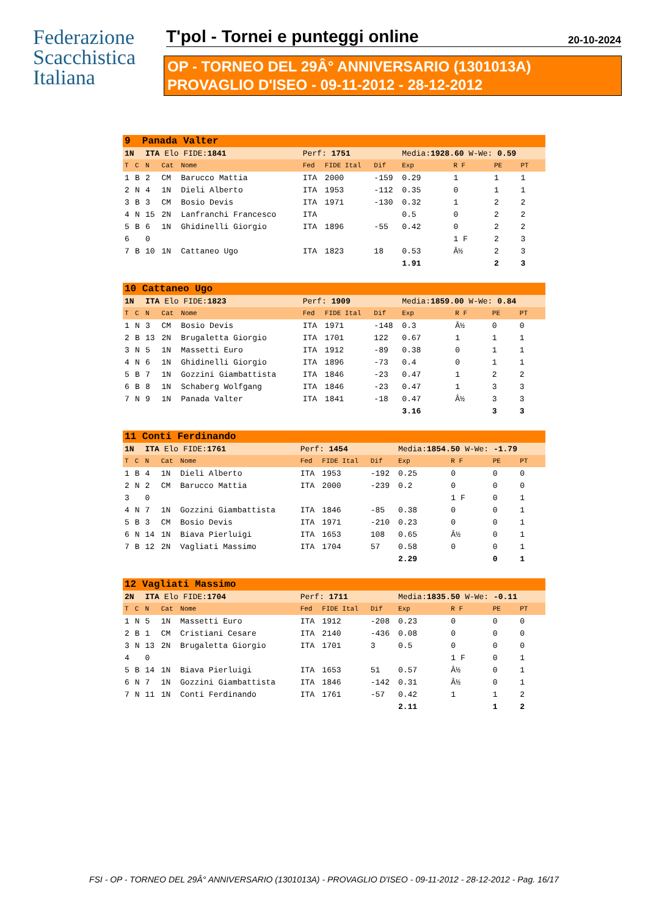Federazione
Scacchistica
Italiana
T'pol - Tornei e punteggi online
20-10-2024
OP - TORNEO DEL 29Â° ANNIVERSARIO (1301013A)
PROVAGLIO D'ISEO - 09-11-2012 - 28-12-2012
| 9 Panada Valter | | | | | | | | | | | |
| 1N | | ITA Elo FIDE: 1841 | | | Perf: 1751 | | | Media: 1928.60 W-We: 0.59 | | | |
| T | C | N | Cat | Nome | Fed | FIDE Ital | Dif | Exp | R F | PE | PT |
| 1 | B | 2 | CM | Barucco Mattia | ITA | 2000 | -159 | 0.29 | 1 | 1 | 1 |
| 2 | N | 4 | 1N | Dieli Alberto | ITA | 1953 | -112 | 0.35 | 0 | 1 | 1 |
| 3 | B | 3 | CM | Bosio Devis | ITA | 1971 | -130 | 0.32 | 1 | 2 | 2 |
| 4 | N | 15 | 2N | Lanfranchi Francesco | ITA | | | 0.5 | 0 | 2 | 2 |
| 5 | B | 6 | 1N | Ghidinelli Giorgio | ITA | 1896 | -55 | 0.42 | 0 | 2 | 2 |
| 6 | | 0 | | | | | | | 1 F | 2 | 3 |
| 7 | B | 10 | 1N | Cattaneo Ugo | ITA | 1823 | 18 | 0.53 | Â½ | 2 | 3 |
| | | | | | | | | 1.91 | | 2 | 3 |
| 10 Cattaneo Ugo | | | | | | | | | | | |
| 1N | | ITA Elo FIDE: 1823 | | | Perf: 1909 | | | Media: 1859.00 W-We: 0.84 | | | |
| T | C | N | Cat | Nome | Fed | FIDE Ital | Dif | Exp | R F | PE | PT |
| 1 | N | 3 | CM | Bosio Devis | ITA | 1971 | -148 | 0.3 | Â½ | 0 | 0 |
| 2 | B | 13 | 2N | Brugaletta Giorgio | ITA | 1701 | 122 | 0.67 | 1 | 1 | 1 |
| 3 | N | 5 | 1N | Massetti Euro | ITA | 1912 | -89 | 0.38 | 0 | 1 | 1 |
| 4 | N | 6 | 1N | Ghidinelli Giorgio | ITA | 1896 | -73 | 0.4 | 0 | 1 | 1 |
| 5 | B | 7 | 1N | Gozzini Giambattista | ITA | 1846 | -23 | 0.47 | 1 | 2 | 2 |
| 6 | B | 8 | 1N | Schaberg Wolfgang | ITA | 1846 | -23 | 0.47 | 1 | 3 | 3 |
| 7 | N | 9 | 1N | Panada Valter | ITA | 1841 | -18 | 0.47 | Â½ | 3 | 3 |
| | | | | | | | | 3.16 | | 3 | 3 |
| 11 Conti Ferdinando | | | | | | | | | | | |
| 1N | | ITA Elo FIDE: 1761 | | | Perf: 1454 | | | Media: 1854.50 W-We: -1.79 | | | |
| T | C | N | Cat | Nome | Fed | FIDE Ital | Dif | Exp | R F | PE | PT |
| 1 | B | 4 | 1N | Dieli Alberto | ITA | 1953 | -192 | 0.25 | 0 | 0 | 0 |
| 2 | N | 2 | CM | Barucco Mattia | ITA | 2000 | -239 | 0.2 | 0 | 0 | 0 |
| 3 | | 0 | | | | | | | 1 F | 0 | 1 |
| 4 | N | 7 | 1N | Gozzini Giambattista | ITA | 1846 | -85 | 0.38 | 0 | 0 | 1 |
| 5 | B | 3 | CM | Bosio Devis | ITA | 1971 | -210 | 0.23 | 0 | 0 | 1 |
| 6 | N | 14 | 1N | Biava Pierluigi | ITA | 1653 | 108 | 0.65 | Â½ | 0 | 1 |
| 7 | B | 12 | 2N | Vagliati Massimo | ITA | 1704 | 57 | 0.58 | 0 | 0 | 1 |
| | | | | | | | | 2.29 | | 0 | 1 |
| 12 Vagliati Massimo | | | | | | | | | | | |
| 2N | | ITA Elo FIDE: 1704 | | | Perf: 1711 | | | Media: 1835.50 W-We: -0.11 | | | |
| T | C | N | Cat | Nome | Fed | FIDE Ital | Dif | Exp | R F | PE | PT |
| 1 | N | 5 | 1N | Massetti Euro | ITA | 1912 | -208 | 0.23 | 0 | 0 | 0 |
| 2 | B | 1 | CM | Cristiani Cesare | ITA | 2140 | -436 | 0.08 | 0 | 0 | 0 |
| 3 | N | 13 | 2N | Brugaletta Giorgio | ITA | 1701 | 3 | 0.5 | 0 | 0 | 0 |
| 4 | | 0 | | | | | | | 1 F | 0 | 1 |
| 5 | B | 14 | 1N | Biava Pierluigi | ITA | 1653 | 51 | 0.57 | Â½ | 0 | 1 |
| 6 | N | 7 | 1N | Gozzini Giambattista | ITA | 1846 | -142 | 0.31 | Â½ | 0 | 1 |
| 7 | N | 11 | 1N | Conti Ferdinando | ITA | 1761 | -57 | 0.42 | 1 | 1 | 2 |
| | | | | | | | | 2.11 | | 1 | 2 |
FSI - OP - TORNEO DEL 29Â° ANNIVERSARIO (1301013A) - PROVAGLIO D'ISEO - 09-11-2012 - 28-12-2012 - Pag. 16/17